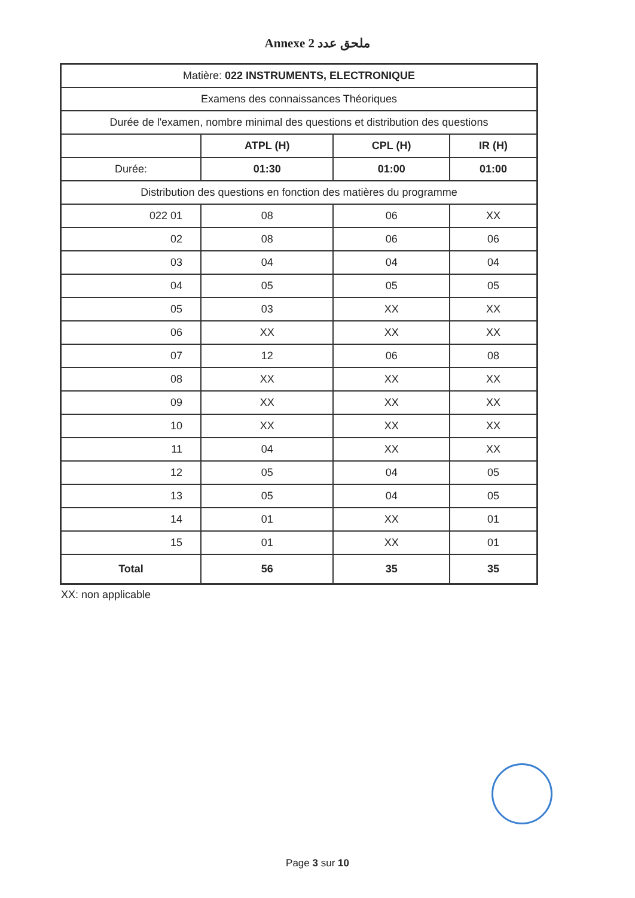Annexe 2 ملحق عدد
| Matière: 022 INSTRUMENTS, ELECTRONIQUE | | | |
| Examens des connaissances Théoriques | | | |
| Durée de l'examen, nombre minimal des questions et distribution des questions | | | |
| | ATPL (H) | CPL (H) | IR (H) |
| Durée: | 01:30 | 01:00 | 01:00 |
| Distribution des questions en fonction des matières du programme | | | |
| 022 01 | 08 | 06 | XX |
| 02 | 08 | 06 | 06 |
| 03 | 04 | 04 | 04 |
| 04 | 05 | 05 | 05 |
| 05 | 03 | XX | XX |
| 06 | XX | XX | XX |
| 07 | 12 | 06 | 08 |
| 08 | XX | XX | XX |
| 09 | XX | XX | XX |
| 10 | XX | XX | XX |
| 11 | 04 | XX | XX |
| 12 | 05 | 04 | 05 |
| 13 | 05 | 04 | 05 |
| 14 | 01 | XX | 01 |
| 15 | 01 | XX | 01 |
| Total | 56 | 35 | 35 |
XX: non applicable
Page 3 sur 10